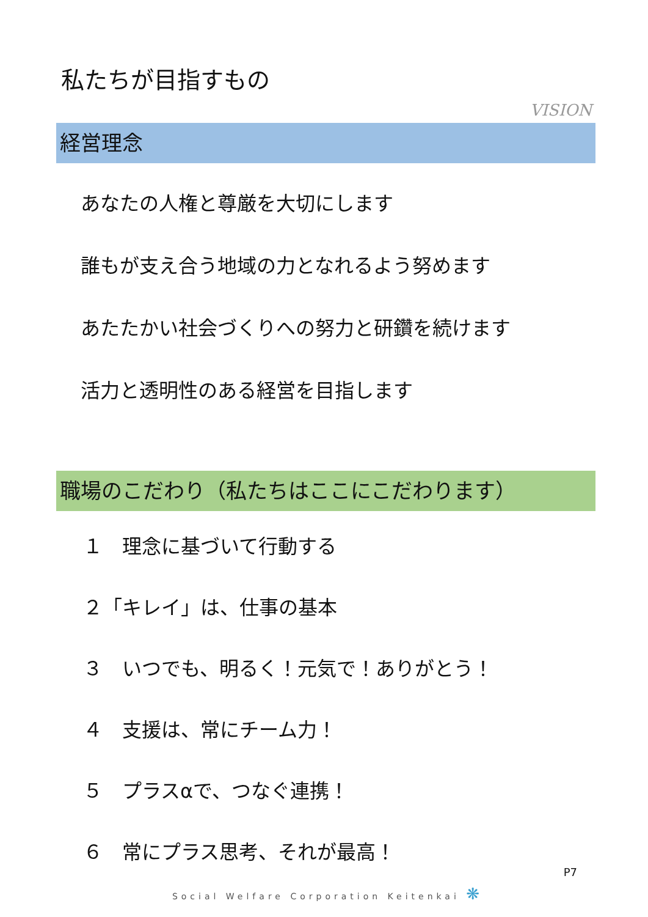私たちが目指すもの
VISION
経営理念
あなたの人権と尊厳を大切にします
誰もが支え合う地域の力となれるよう努めます
あたたかい社会づくりへの努力と研鑽を続けます
活力と透明性のある経営を目指します
職場のこだわり（私たちはここにこだわります）
１　理念に基づいて行動する
２「キレイ」は、仕事の基本
３　いつでも、明るく！元気で！ありがとう！
４　支援は、常にチーム力！
５　プラスαで、つなぐ連携！
６　常にプラス思考、それが最高！
P7
Social Welfare Corporation Keitenkai ❋